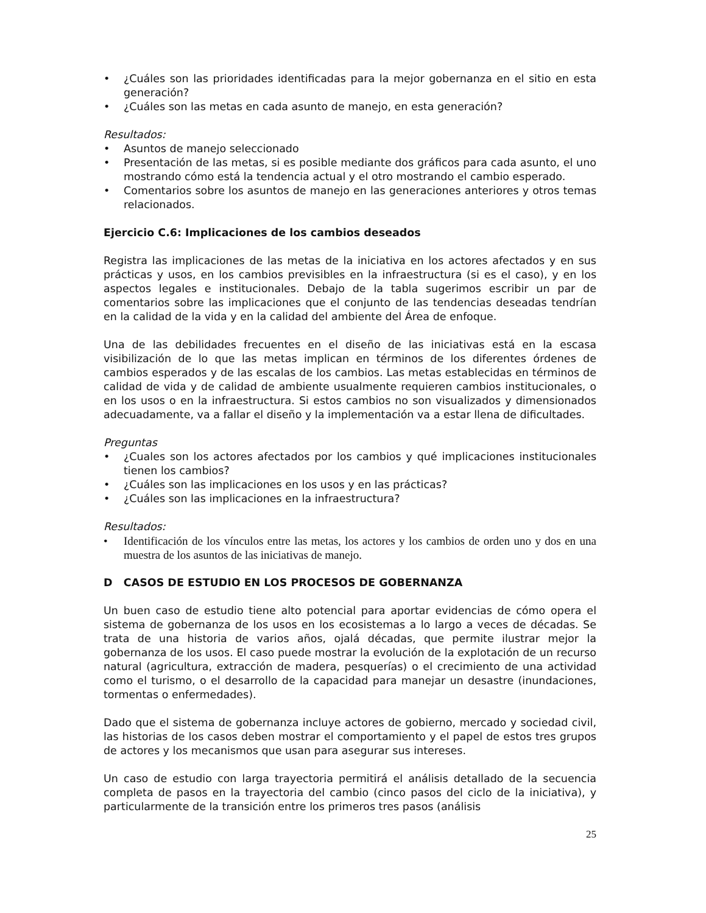• ¿Cuáles son las prioridades identificadas para la mejor gobernanza en el sitio en esta generación?
• ¿Cuáles son las metas en cada asunto de manejo, en esta generación?
Resultados:
• Asuntos de manejo seleccionado
• Presentación de las metas, si es posible mediante dos gráficos para cada asunto, el uno mostrando cómo está la tendencia actual y el otro mostrando el cambio esperado.
• Comentarios sobre los asuntos de manejo en las generaciones anteriores y otros temas relacionados.
Ejercicio C.6: Implicaciones de los cambios deseados
Registra las implicaciones de las metas de la iniciativa en los actores afectados y en sus prácticas y usos, en los cambios previsibles en la infraestructura (si es el caso), y en los aspectos legales e institucionales. Debajo de la tabla sugerimos escribir un par de comentarios sobre las implicaciones que el conjunto de las tendencias deseadas tendrían en la calidad de la vida y en la calidad del ambiente del Área de enfoque.
Una de las debilidades frecuentes en el diseño de las iniciativas está en la escasa visibilización de lo que las metas implican en términos de los diferentes órdenes de cambios esperados y de las escalas de los cambios. Las metas establecidas en términos de calidad de vida y de calidad de ambiente usualmente requieren cambios institucionales, o en los usos o en la infraestructura. Si estos cambios no son visualizados y dimensionados adecuadamente, va a fallar el diseño y la implementación va a estar llena de dificultades.
Preguntas
• ¿Cuales son los actores afectados por los cambios y qué implicaciones institucionales tienen los cambios?
• ¿Cuáles son las implicaciones en los usos y en las prácticas?
• ¿Cuáles son las implicaciones en la infraestructura?
Resultados:
• Identificación de los vínculos entre las metas, los actores y los cambios de orden uno y dos en una muestra de los asuntos de las iniciativas de manejo.
D CASOS DE ESTUDIO EN LOS PROCESOS DE GOBERNANZA
Un buen caso de estudio tiene alto potencial para aportar evidencias de cómo opera el sistema de gobernanza de los usos en los ecosistemas a lo largo a veces de décadas. Se trata de una historia de varios años, ojalá décadas, que permite ilustrar mejor la gobernanza de los usos. El caso puede mostrar la evolución de la explotación de un recurso natural (agricultura, extracción de madera, pesquerías) o el crecimiento de una actividad como el turismo, o el desarrollo de la capacidad para manejar un desastre (inundaciones, tormentas o enfermedades).
Dado que el sistema de gobernanza incluye actores de gobierno, mercado y sociedad civil, las historias de los casos deben mostrar el comportamiento y el papel de estos tres grupos de actores y los mecanismos que usan para asegurar sus intereses.
Un caso de estudio con larga trayectoria permitirá el análisis detallado de la secuencia completa de pasos en la trayectoria del cambio (cinco pasos del ciclo de la iniciativa), y particularmente de la transición entre los primeros tres pasos (análisis
25